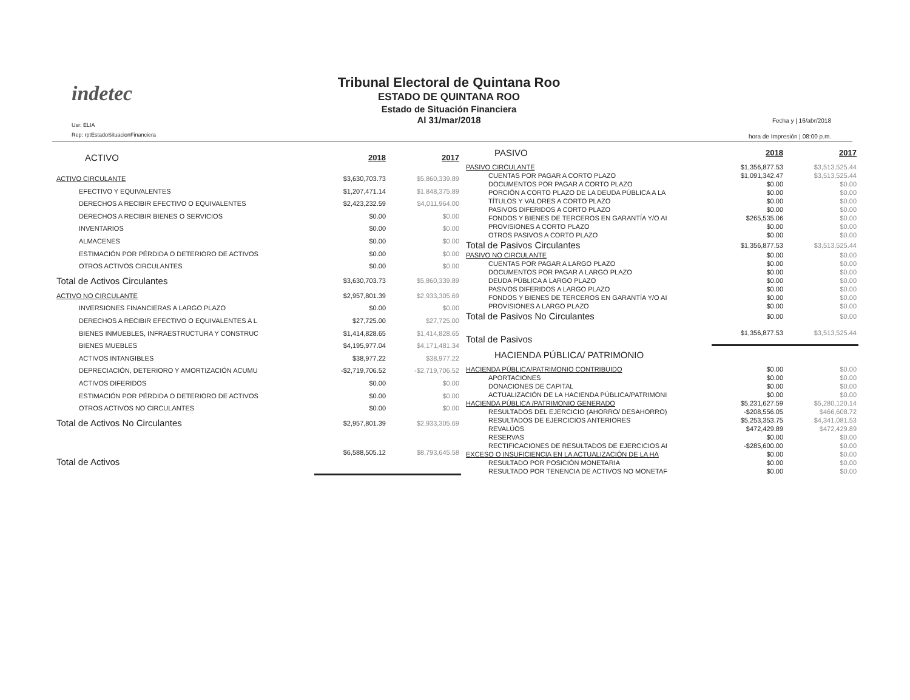indetec
Usr: ELIA
Rep: rptEstadoSituacionFinanciera
Tribunal Electoral de Quintana Roo
ESTADO DE QUINTANA ROO
Estado de Situación Financiera
Al 31/mar/2018
Fecha y | 16/abr/2018
hora de Impresión | 08:00 p.m.
| ACTIVO | 2018 | 2017 |
| ACTIVO CIRCULANTE | $3,630,703.73 | $5,860,339.89 |
| EFECTIVO Y EQUIVALENTES | $1,207,471.14 | $1,848,375.89 |
| DERECHOS A RECIBIR EFECTIVO O EQUIVALENTES | $2,423,232.59 | $4,011,964.00 |
| DERECHOS A RECIBIR BIENES O SERVICIOS | $0.00 | $0.00 |
| INVENTARIOS | $0.00 | $0.00 |
| ALMACENES | $0.00 | $0.00 |
| ESTIMACIÓN POR PÉRDIDA O DETERIORO DE ACTIVOS | $0.00 | $0.00 |
| OTROS ACTIVOS CIRCULANTES | $0.00 | $0.00 |
| Total de Activos Circulantes | $3,630,703.73 | $5,860,339.89 |
| ACTIVO NO CIRCULANTE | $2,957,801.39 | $2,933,305.69 |
| INVERSIONES FINANCIERAS A LARGO PLAZO | $0.00 | $0.00 |
| DERECHOS A RECIBIR EFECTIVO O EQUIVALENTES A L | $27,725.00 | $27,725.00 |
| BIENES INMUEBLES, INFRAESTRUCTURA Y CONSTRUC | $1,414,828.65 | $1,414,828.65 |
| BIENES MUEBLES | $4,195,977.04 | $4,171,481.34 |
| ACTIVOS INTANGIBLES | $38,977.22 | $38,977.22 |
| DEPRECIACIÓN, DETERIORO Y AMORTIZACIÓN ACUMU | -$2,719,706.52 | -$2,719,706.52 |
| ACTIVOS DIFERIDOS | $0.00 | $0.00 |
| ESTIMACIÓN POR PÉRDIDA O DETERIORO DE ACTIVOS | $0.00 | $0.00 |
| OTROS ACTIVOS NO CIRCULANTES | $0.00 | $0.00 |
| Total de Activos No Circulantes | $2,957,801.39 | $2,933,305.69 |
| Total de Activos | $6,588,505.12 | $8,793,645.58 |
| PASIVO | 2018 | 2017 |
| PASIVO CIRCULANTE | $1,356,877.53 | $3,513,525.44 |
| CUENTAS POR PAGAR A CORTO PLAZO | $1,091,342.47 | $3,513,525.44 |
| DOCUMENTOS POR PAGAR A CORTO PLAZO | $0.00 | $0.00 |
| PORCIÓN A CORTO PLAZO DE LA DEUDA PÚBLICA A LA | $0.00 | $0.00 |
| TÍTULOS Y VALORES A CORTO PLAZO | $0.00 | $0.00 |
| PASIVOS DIFERIDOS A CORTO PLAZO | $0.00 | $0.00 |
| FONDOS Y BIENES DE TERCEROS EN GARANTÍA Y/O AI | $265,535.06 | $0.00 |
| PROVISIONES A CORTO PLAZO | $0.00 | $0.00 |
| OTROS PASIVOS A CORTO PLAZO | $0.00 | $0.00 |
| Total de Pasivos Circulantes | $1,356,877.53 | $3,513,525.44 |
| PASIVO NO CIRCULANTE | $0.00 | $0.00 |
| CUENTAS POR PAGAR A LARGO PLAZO | $0.00 | $0.00 |
| DOCUMENTOS POR PAGAR A LARGO PLAZO | $0.00 | $0.00 |
| DEUDA PÚBLICA A LARGO PLAZO | $0.00 | $0.00 |
| PASIVOS DIFERIDOS A LARGO PLAZO | $0.00 | $0.00 |
| FONDOS Y BIENES DE TERCEROS EN GARANTÍA Y/O AI | $0.00 | $0.00 |
| PROVISIONES A LARGO PLAZO | $0.00 | $0.00 |
| Total de Pasivos No Circulantes | $0.00 | $0.00 |
| Total de Pasivos | $1,356,877.53 | $3,513,525.44 |
| HACIENDA PÚBLICA/ PATRIMONIO | | |
| HACIENDA PÚBLICA/PATRIMONIO CONTRIBUIDO | $0.00 | $0.00 |
| APORTACIONES | $0.00 | $0.00 |
| DONACIONES DE CAPITAL | $0.00 | $0.00 |
| ACTUALIZACIÓN DE LA HACIENDA PÚBLICA/PATRIMONI | $0.00 | $0.00 |
| HACIENDA PÚBLICA /PATRIMONIO GENERADO | $5,231,627.59 | $5,280,120.14 |
| RESULTADOS DEL EJERCICIO (AHORRO/ DESAHORRO) | -$208,556.05 | $466,608.72 |
| RESULTADOS DE EJERCICIOS ANTERIORES | $5,253,353.75 | $4,341,081.53 |
| REVALÚOS | $472,429.89 | $472,429.89 |
| RESERVAS | $0.00 | $0.00 |
| RECTIFICACIONES DE RESULTADOS DE EJERCICIOS AI | -$285,600.00 | $0.00 |
| EXCESO O INSUFICIENCIA EN LA ACTUALIZACIÓN DE LA HA | $0.00 | $0.00 |
| RESULTADO POR POSICIÓN MONETARIA | $0.00 | $0.00 |
| RESULTADO POR TENENCIA DE ACTIVOS NO MONETAF | $0.00 | $0.00 |